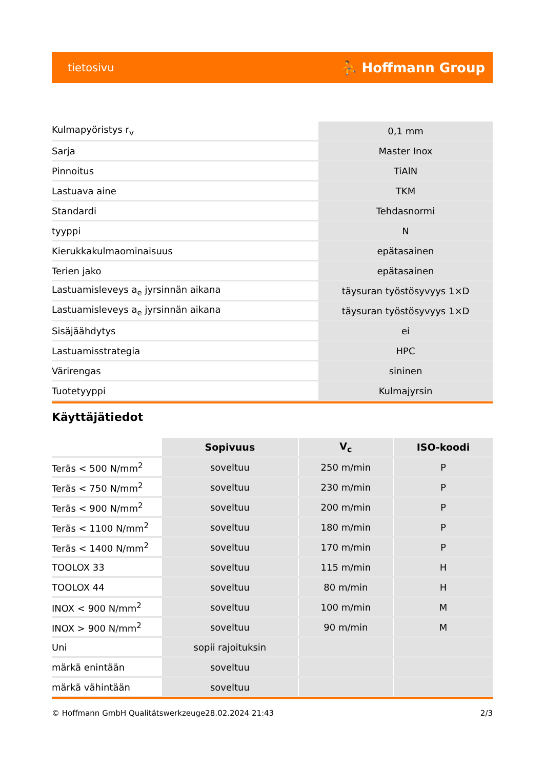tietosivu ⛹ Hoffmann Group
| Kulmapyöristys r<sub>v</sub> | 0,1 mm |
| Sarja | Master Inox |
| Pinnoitus | TiAlN |
| Lastuava aine | TKM |
| Standardi | Tehdasnormi |
| tyyppi | N |
| Kierukkakulmaominaisuus | epätasainen |
| Terien jako | epätasainen |
| Lastuamisleveys a<sub>e</sub> jyrsinnän aikana | täysuran työstösyvyys 1×D |
| Lastuamisleveys a<sub>e</sub> jyrsinnän aikana | täysuran työstösyvyys 1×D |
| Sisäjäähdytys | ei |
| Lastuamisstrategia | HPC |
| Värirengas | sininen |
| Tuotetyyppi | Kulmajyrsin |
Käyttäjätiedot
| | Sopivuus | V<sub>c</sub> | ISO-koodi |
| Teräs < 500 N/mm<sup>2</sup> | soveltuu | 250 m/min | P |
| Teräs < 750 N/mm<sup>2</sup> | soveltuu | 230 m/min | P |
| Teräs < 900 N/mm<sup>2</sup> | soveltuu | 200 m/min | P |
| Teräs < 1100 N/mm<sup>2</sup> | soveltuu | 180 m/min | P |
| Teräs < 1400 N/mm<sup>2</sup> | soveltuu | 170 m/min | P |
| TOOLOX 33 | soveltuu | 115 m/min | H |
| TOOLOX 44 | soveltuu | 80 m/min | H |
| INOX < 900 N/mm<sup>2</sup> | soveltuu | 100 m/min | M |
| INOX > 900 N/mm<sup>2</sup> | soveltuu | 90 m/min | M |
| Uni | sopii rajoituksin | | |
| märkä enintään | soveltuu | | |
| märkä vähintään | soveltuu | | |
© Hoffmann GmbH Qualitätswerkzeuge 28.02.2024 21:43 2/3